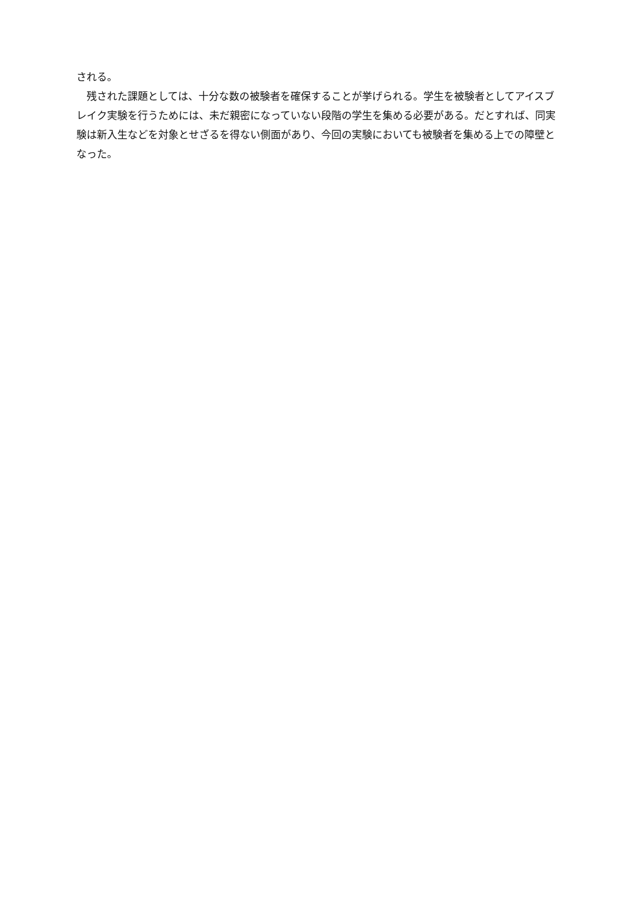される。
　残された課題としては、十分な数の被験者を確保することが挙げられる。学生を被験者としてアイスブレイク実験を行うためには、未だ親密になっていない段階の学生を集める必要がある。だとすれば、同実験は新入生などを対象とせざるを得ない側面があり、今回の実験においても被験者を集める上での障壁となった。